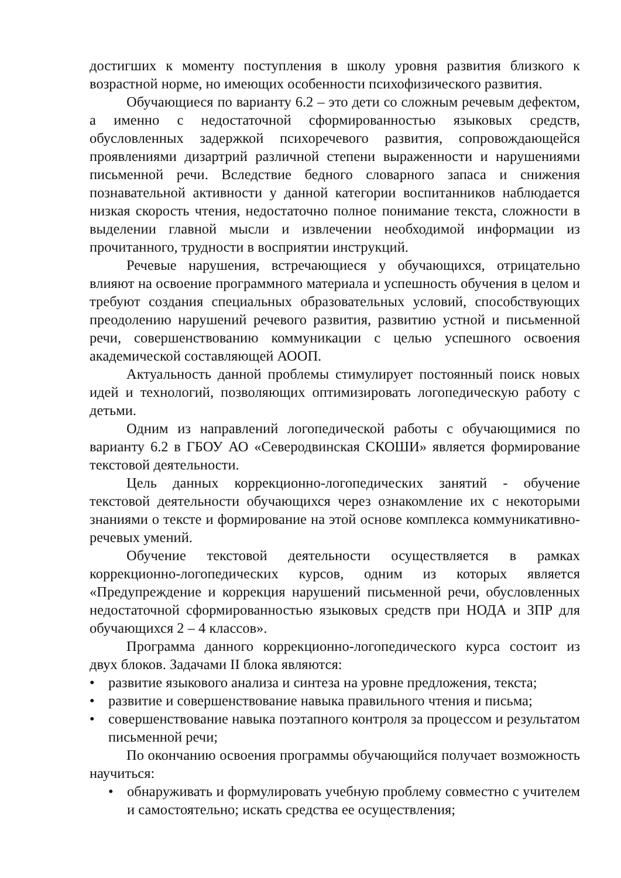достигших к моменту поступления в школу уровня развития близкого к возрастной норме, но имеющих особенности психофизического развития.
Обучающиеся по варианту 6.2 – это дети со сложным речевым дефектом, а именно с недостаточной сформированностью языковых средств, обусловленных задержкой психоречевого развития, сопровождающейся проявлениями дизартрий различной степени выраженности и нарушениями письменной речи. Вследствие бедного словарного запаса и снижения познавательной активности у данной категории воспитанников наблюдается низкая скорость чтения, недостаточно полное понимание текста, сложности в выделении главной мысли и извлечении необходимой информации из прочитанного, трудности в восприятии инструкций.
Речевые нарушения, встречающиеся у обучающихся, отрицательно влияют на освоение программного материала и успешность обучения в целом и требуют создания специальных образовательных условий, способствующих преодолению нарушений речевого развития, развитию устной и письменной речи, совершенствованию коммуникации с целью успешного освоения академической составляющей АООП.
Актуальность данной проблемы стимулирует постоянный поиск новых идей и технологий, позволяющих оптимизировать логопедическую работу с детьми.
Одним из направлений логопедической работы с обучающимися по варианту 6.2 в ГБОУ АО «Северодвинская СКОШИ» является формирование текстовой деятельности.
Цель данных коррекционно-логопедических занятий - обучение текстовой деятельности обучающихся через ознакомление их с некоторыми знаниями о тексте и формирование на этой основе комплекса коммуникативно-речевых умений.
Обучение текстовой деятельности осуществляется в рамках коррекционно-логопедических курсов, одним из которых является «Предупреждение и коррекция нарушений письменной речи, обусловленных недостаточной сформированностью языковых средств при НОДА и ЗПР для обучающихся 2 – 4 классов».
Программа данного коррекционно-логопедического курса состоит из двух блоков. Задачами II блока являются:
• развитие языкового анализа и синтеза на уровне предложения, текста;
• развитие и совершенствование навыка правильного чтения и письма;
• совершенствование навыка поэтапного контроля за процессом и результатом письменной речи;
По окончанию освоения программы обучающийся получает возможность научиться:
• обнаруживать и формулировать учебную проблему совместно с учителем и самостоятельно; искать средства ее осуществления;